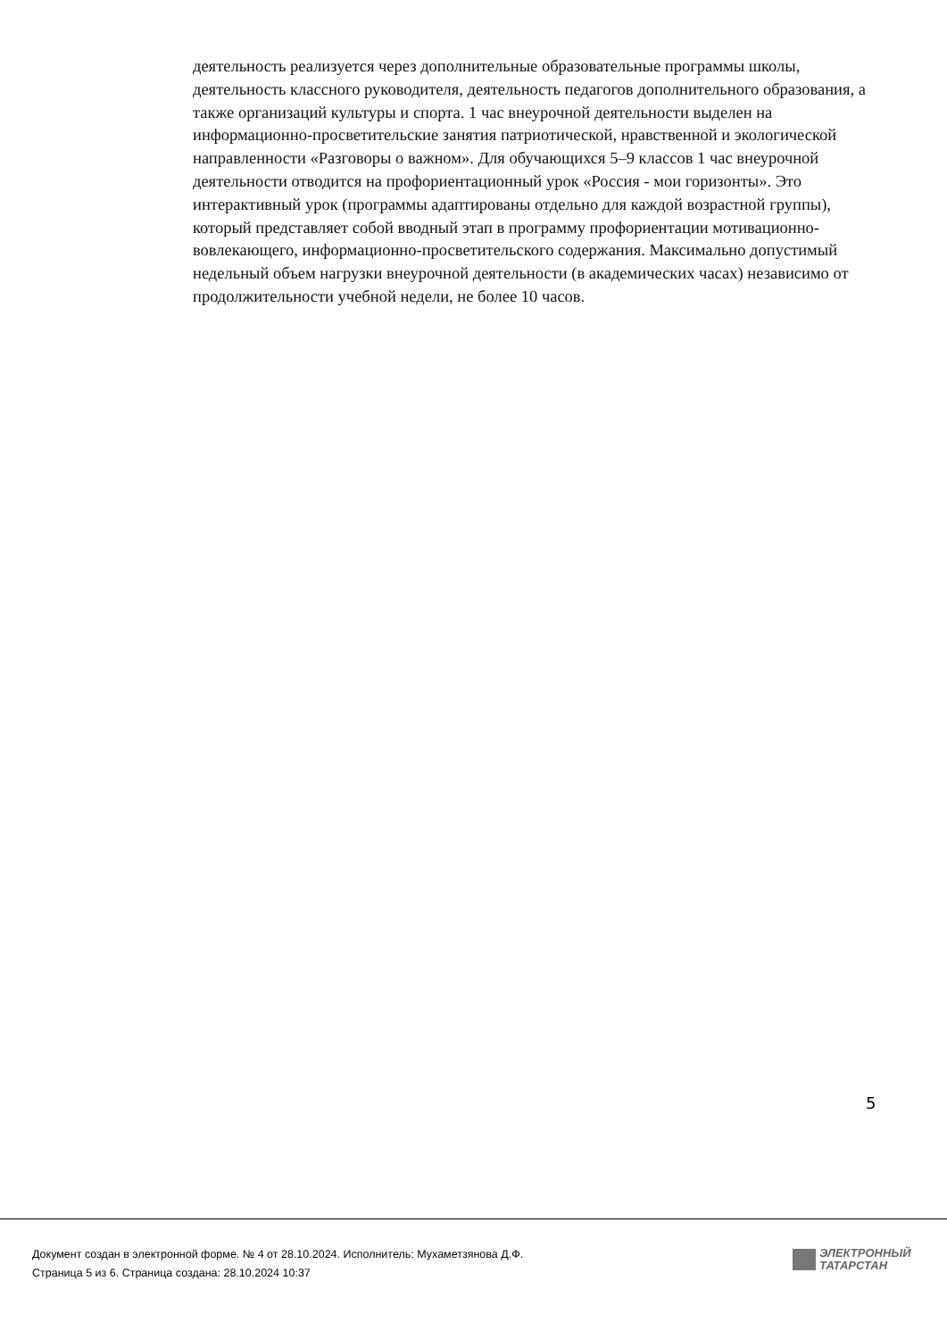деятельность реализуется через дополнительные образовательные программы школы, деятельность классного руководителя, деятельность педагогов дополнительного образования, а также организаций культуры и спорта. 1 час внеурочной деятельности выделен на информационно-просветительские занятия патриотической, нравственной и экологической направленности «Разговоры о важном». Для обучающихся 5–9 классов 1 час внеурочной деятельности отводится на профориентационный урок «Россия - мои горизонты». Это интерактивный урок (программы адаптированы отдельно для каждой возрастной группы), который представляет собой вводный этап в программу профориентации мотивационно-вовлекающего, информационно-просветительского содержания. Максимально допустимый недельный объем нагрузки внеурочной деятельности (в академических часах) независимо от продолжительности учебной недели, не более 10 часов.
5
Документ создан в электронной форме. № 4 от 28.10.2024. Исполнитель: Мухаметзянова Д.Ф.
Страница 5 из 6. Страница создана: 28.10.2024 10:37
ЭЛЕКТРОННЫЙ
ТАТАРСТАН